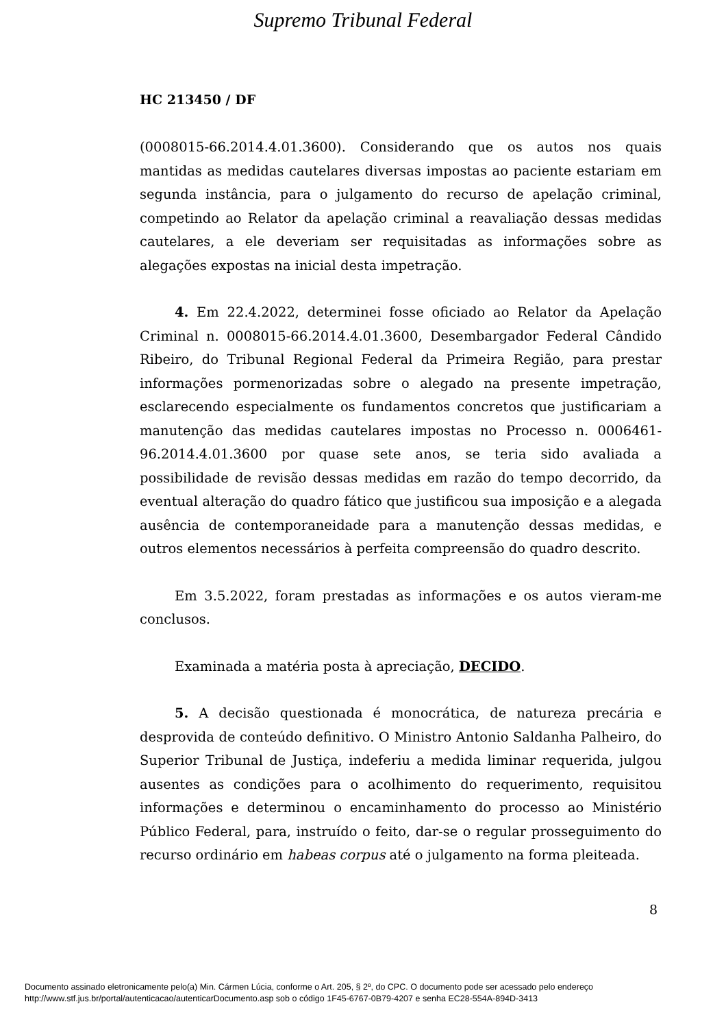Supremo Tribunal Federal
HC 213450 / DF
(0008015-66.2014.4.01.3600). Considerando que os autos nos quais mantidas as medidas cautelares diversas impostas ao paciente estariam em segunda instância, para o julgamento do recurso de apelação criminal, competindo ao Relator da apelação criminal a reavaliação dessas medidas cautelares, a ele deveriam ser requisitadas as informações sobre as alegações expostas na inicial desta impetração.
4. Em 22.4.2022, determinei fosse oficiado ao Relator da Apelação Criminal n. 0008015-66.2014.4.01.3600, Desembargador Federal Cândido Ribeiro, do Tribunal Regional Federal da Primeira Região, para prestar informações pormenorizadas sobre o alegado na presente impetração, esclarecendo especialmente os fundamentos concretos que justificariam a manutenção das medidas cautelares impostas no Processo n. 0006461-96.2014.4.01.3600 por quase sete anos, se teria sido avaliada a possibilidade de revisão dessas medidas em razão do tempo decorrido, da eventual alteração do quadro fático que justificou sua imposição e a alegada ausência de contemporaneidade para a manutenção dessas medidas, e outros elementos necessários à perfeita compreensão do quadro descrito.
Em 3.5.2022, foram prestadas as informações e os autos vieram-me conclusos.
Examinada a matéria posta à apreciação, DECIDO.
5. A decisão questionada é monocrática, de natureza precária e desprovida de conteúdo definitivo. O Ministro Antonio Saldanha Palheiro, do Superior Tribunal de Justiça, indeferiu a medida liminar requerida, julgou ausentes as condições para o acolhimento do requerimento, requisitou informações e determinou o encaminhamento do processo ao Ministério Público Federal, para, instruído o feito, dar-se o regular prosseguimento do recurso ordinário em habeas corpus até o julgamento na forma pleiteada.
8
Documento assinado eletronicamente pelo(a) Min. Cármen Lúcia, conforme o Art. 205, § 2º, do CPC. O documento pode ser acessado pelo endereço
http://www.stf.jus.br/portal/autenticacao/autenticarDocumento.asp sob o código 1F45-6767-0B79-4207 e senha EC28-554A-894D-3413